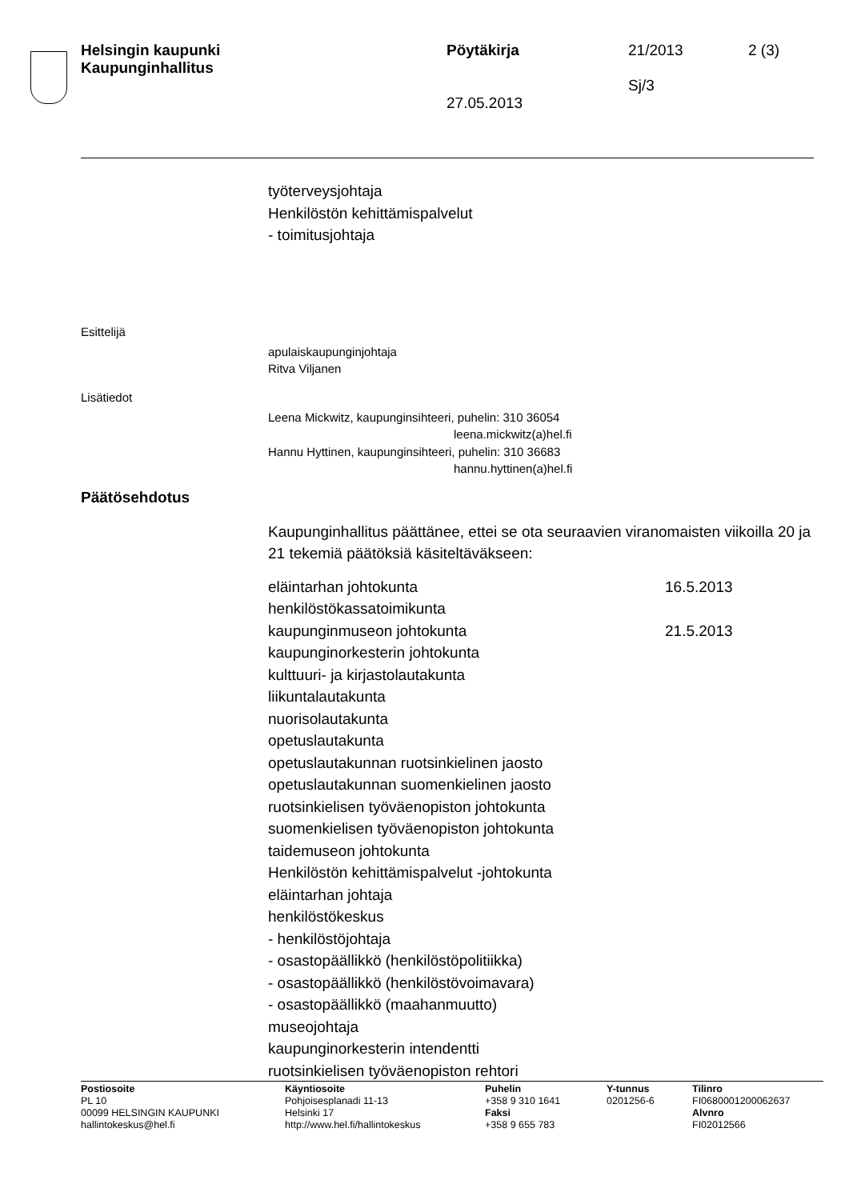Helsingin kaupunki
Kaupunginhallitus
Pöytäkirja
27.05.2013
21/2013
Sj/3
2 (3)
työterveysjohtaja
Henkilöstön kehittämispalvelut
- toimitusjohtaja
Esittelijä
apulaiskaupunginjohtaja
Ritva Viljanen
Lisätiedot
Leena Mickwitz, kaupunginsihteeri, puhelin: 310 36054
leena.mickwitz(a)hel.fi
Hannu Hyttinen, kaupunginsihteeri, puhelin: 310 36683
hannu.hyttinen(a)hel.fi
Päätösehdotus
Kaupunginhallitus päättänee, ettei se ota seuraavien viranomaisten viikoilla 20 ja 21 tekemiä päätöksiä käsiteltäväkseen:
eläintarhan johtokunta 16.5.2013
henkilöstökassatoimikunta
kaupunginmuseon johtokunta 21.5.2013
kaupunginorkesterin johtokunta
kulttuuri- ja kirjastolautakunta
liikuntalautakunta
nuorisolautakunta
opetuslautakunta
opetuslautakunnan ruotsinkielinen jaosto
opetuslautakunnan suomenkielinen jaosto
ruotsinkielisen työväenopiston johtokunta
suomenkielisen työväenopiston johtokunta
taidemuseon johtokunta
Henkilöstön kehittämispalvelut -johtokunta
eläintarhan johtaja
henkilöstökeskus
- henkilöstöjohtaja
- osastopäällikkö (henkilöstöpolitiikka)
- osastopäällikkö (henkilöstövoimavara)
- osastopäällikkö (maahanmuutto)
museojohtaja
kaupunginorkesterin intendentti
ruotsinkielisen työväenopiston rehtori
Postiosoite
PL 10
00099 HELSINGIN KAUPUNKI
hallintokeskus@hel.fi
Käyntiosoite
Pohjoisesplanadi 11-13
Helsinki 17
http://www.hel.fi/hallintokeskus
Puhelin
+358 9 310 1641
Faksi
+358 9 655 783
Y-tunnus
0201256-6
Tilinro
FI0680001200062637
Alvnro
FI02012566